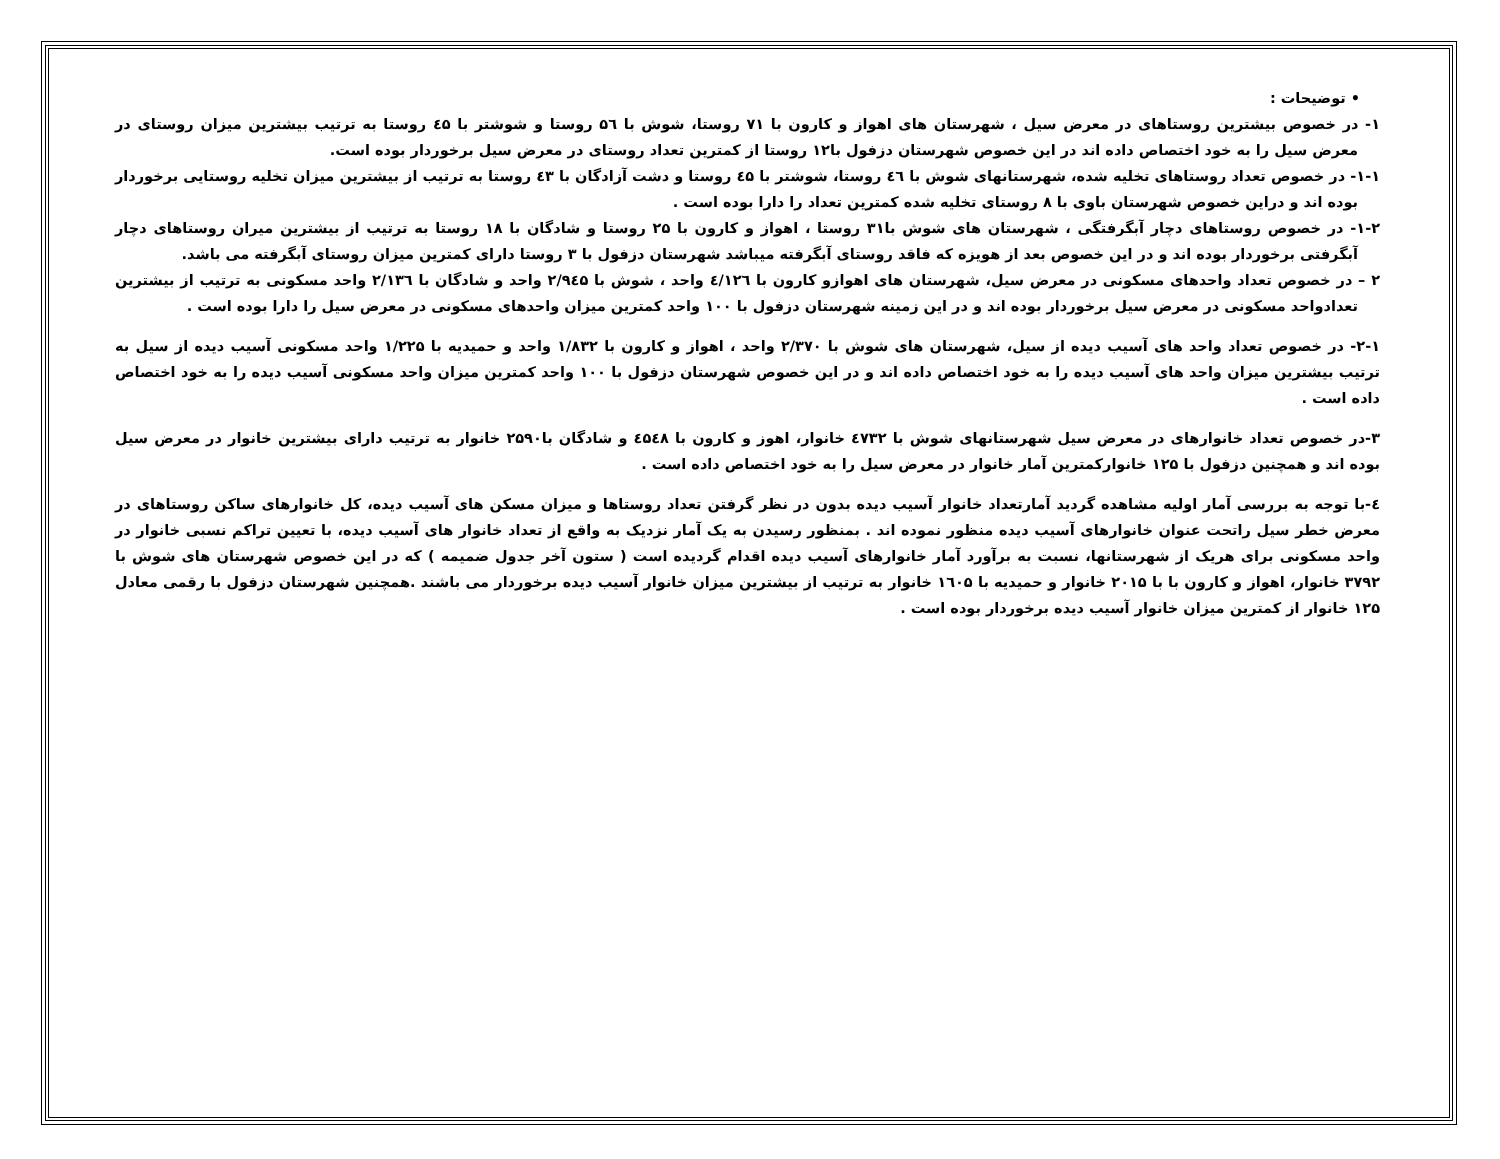• توضیحات :
۱- در خصوص بیشترین روستاهای در معرض سیل ، شهرستان های اهواز و کارون با ۷۱ روستا، شوش با ۵٦ روستا و شوشتر با ٤۵ روستا به ترتیب بیشترین میزان روستای در معرض سیل را به خود اختصاص داده اند در این خصوص شهرستان دزفول با۱۲ روستا از کمترین تعداد روستای در معرض سیل برخوردار بوده است.
۱-۱- در خصوص تعداد روستاهای تخلیه شده، شهرستانهای شوش با ٤٦ روستا، شوشتر با ٤۵ روستا و دشت آزادگان با ٤۳ روستا به ترتیب از بیشترین میزان تخلیه روستایی برخوردار بوده اند و دراین خصوص شهرستان باوی با ۸ روستای تخلیه شده کمترین تعداد را دارا بوده است .
۱-۲- در خصوص روستاهای دچار آبگرفتگی ، شهرستان های شوش با۳۱ روستا ، اهواز و کارون با ۲۵ روستا و شادگان با ۱۸ روستا به ترتیب از بیشترین میران روستاهای دچار آبگرفتی برخوردار بوده اند و در این خصوص بعد از هویزه که فاقد روستای آبگرفته میباشد شهرستان دزفول با ۳ روستا دارای کمترین میزان روستای آبگرفته می باشد.
۲ – در خصوص تعداد واحدهای مسکونی در معرض سیل، شهرستان های اهوازو کارون با ٤/۱۲٦ واحد ، شوش با ۲/۹٤۵ واحد و شادگان با ۲/۱۳٦ واحد مسکونی به ترتیب از بیشترین تعدادواحد مسکونی در معرض سیل برخوردار بوده اند و در این زمینه شهرستان دزفول با ۱۰۰ واحد کمترین میزان واحدهای مسکونی در معرض سیل را دارا بوده است .
۲-۱- در خصوص تعداد واحد های آسیب دیده از سیل، شهرستان های شوش با ۲/۳۷۰ واحد ، اهواز و کارون با ۱/۸۳۲ واحد و حمیدیه با ۱/۲۲۵ واحد مسکونی آسیب دیده از سیل به ترتیب بیشترین میزان واحد های آسیب دیده را به خود اختصاص داده اند و در این خصوص شهرستان دزفول با ۱۰۰ واحد کمترین میزان واحد مسکونی آسیب دیده را به خود اختصاص داده است .
۳-در خصوص تعداد خانوارهای در معرض سیل شهرستانهای شوش با ٤۷۳۲ خانوار، اهوز و کارون با ٤۵٤۸ و شادگان با۲۵۹۰ خانوار به ترتیب دارای بیشترین خانوار در معرض سیل بوده اند و همچنین دزفول با ۱۲۵ خانوارکمترین آمار خانوار در معرض سیل را به خود اختصاص داده است .
٤-با توجه به بررسی آمار اولیه مشاهده گردید آمارتعداد خانوار آسیب دیده بدون در نظر گرفتن تعداد روستاها و میزان مسکن های آسیب دیده، کل خانوارهای ساکن روستاهای در معرض خطر سیل راتحت عنوان خانوارهای آسیب دیده منظور نموده اند . بمنظور رسیدن به یک آمار نزدیک به واقع از تعداد خانوار های آسیب دیده، با تعیین تراکم نسبی خانوار در واحد مسکونی برای هریک از شهرستانها، نسبت به برآورد آمار خانوارهای آسیب دیده اقدام گردیده است ( ستون آخر جدول ضمیمه ) که در این خصوص شهرستان های شوش با ۳۷۹۲ خانوار، اهواز و کارون با با ۲۰۱۵ خانوار و حمیدیه با ۱٦۰۵ خانوار به ترتیب از بیشترین میزان خانوار آسیب دیده برخوردار می باشند .همچنین شهرستان دزفول با رقمی معادل ۱۲۵ خانوار از کمترین میزان خانوار آسیب دیده برخوردار بوده است .